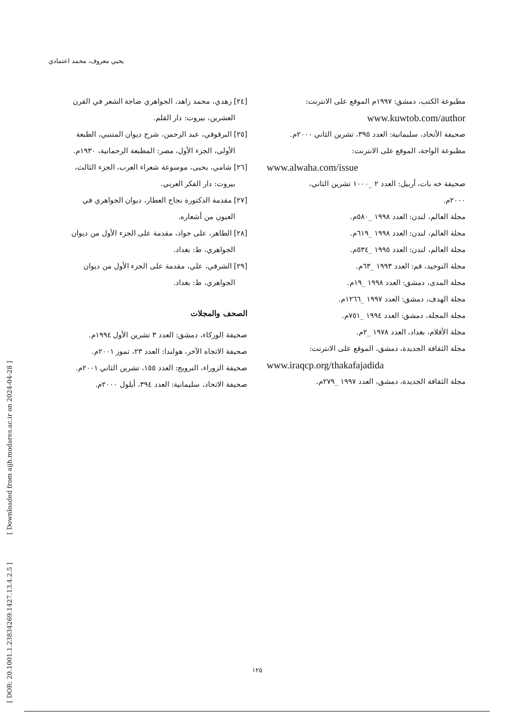[ DOR: 20.1001.1.23834269.1427.13.4.2.5 ] [ Downloaded from aijh.modares.ac.ir on 2024-04-28 ]
يحيي معروف، محمد اعتمادي
[٢٤] زهدي، محمد زاهد، الجواهري ضاجة الشعر في القرن
العشرين، بيروت: دار القلم.
[٢٥] البرقوقي، عبد الرحمن، شرح ديوان المتنبي، الطبعة
الأولى، الجزء الأول، مصر: المطبعة الرحمانية، ١٩٣٠م.
[٢٦] شامي، يحيى، موسوعة شعراء العرب، الجزء الثالث،
بيروت: دار الفكر العربي.
[٢٧] مقدمة الدكتورة نجاح العطار، ديوان الجواهري في
العيون من أشعاره.
[٢٨] الطاهر، على جواد، مقدمة على الجزء الأول من ديوان
الجواهري، ط: بغداد.
[٢٩] الشرقي، علي، مقدمة على الجزء الأول من ديوان
الجواهري، ط: بغداد.
الصحف والمجلات
صحيفة الوركاء، دمشق: العدد ٣ تشرين الأول ١٩٩٤م.
صحيفة الاتجاه الآخر، هولندا: العدد ٢٣، تموز ٢٠٠١م.
صحيفة الزوراء، النرويج: العدد ١٥٥، تشرين الثاني ٢٠٠١م.
صحيفة الاتحاد، سليمانية: العدد ٣٩٤، أيلول ٢٠٠٠م.
مطبوعة الكتب، دمشق: ١٩٩٧م الموقع على الانترنت:
www.kuwtob.com/author
صحيفة الأتحاد، سليمانية: العدد ٣٩٥، تشرين الثاني ٢٠٠٠م.
مطبوعة الواحة، الموقع على الانترنت:
www.alwaha.com/issue
صحيفة خه بات، أربيل: العدد ٢ _١٠٠٠ تشرين الثاني،
٢٠٠٠م.
مجلة العالم، لندن: العدد ١٩٩٨ _٥٨٠م.
مجلة العالم، لندن: العدد ١٩٩٨ _٦١٩م.
مجلة العالم، لندن: العدد ١٩٩٥ _٥٣٤م.
مجلة التوحيد، قم: العدد ١٩٩٣ _٦٣م.
مجلة المدى، دمشق: العدد ١٩٩٨ _١٩م.
مجلة الهدف، دمشق: العدد ١٩٩٧ _١٢٦٦م.
مجلة المجلة، دمشق: العدد ١٩٩٤ _٧٥١م.
مجلة الأقلام، بغداد، العدد ١٩٧٨ _٢م.
مجلة الثقافة الجديدة، دمشق، الموقع على الانترنت:
www.iraqcp.org/thakafajadida
مجلة الثقافة الجديدة، دمشق، العدد ١٩٩٧ _٢٧٩م.
١٢٥